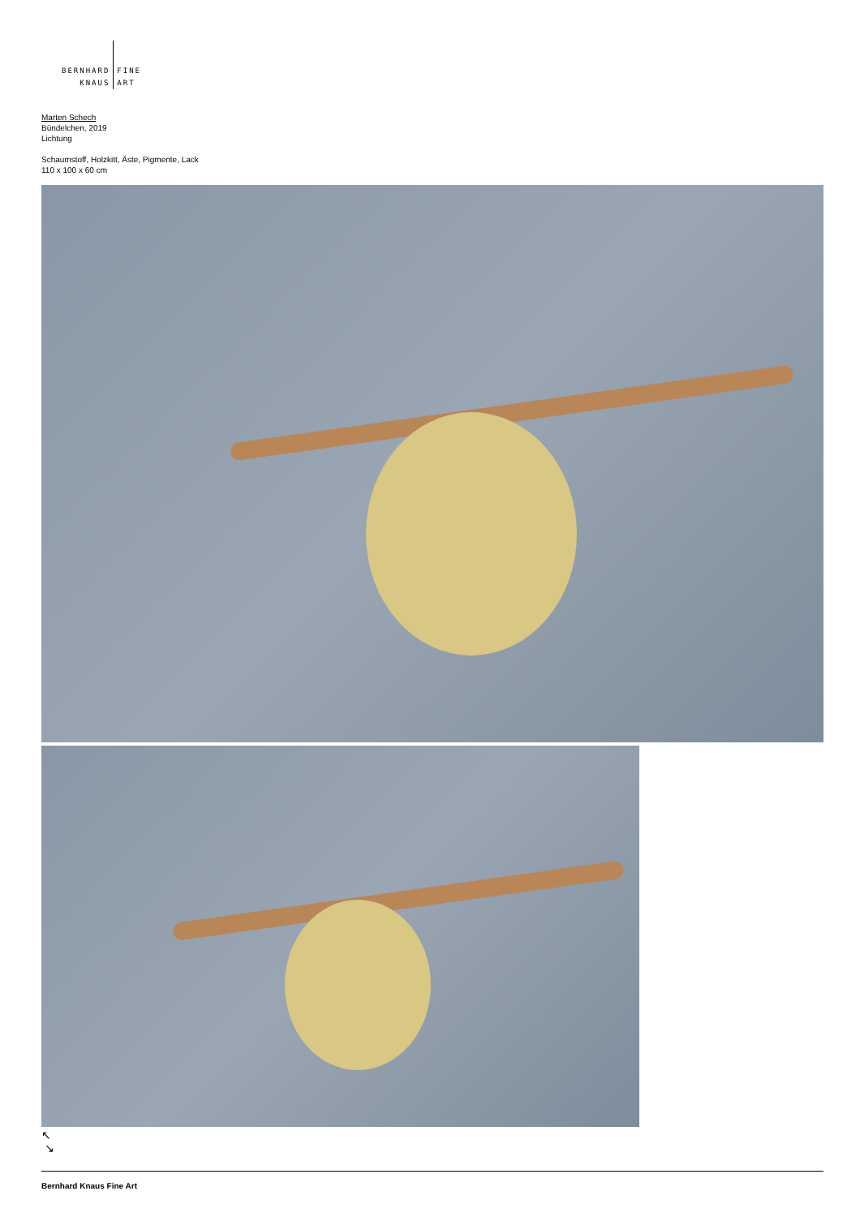BERNHARD
KNAUS
FINE
ART
Marten Schech
Bündelchen, 2019
Lichtung
Schaumstoff, Holzkitt, Äste, Pigmente, Lack
110 x 100 x 60 cm
↖
↘
Bernhard Knaus Fine Art